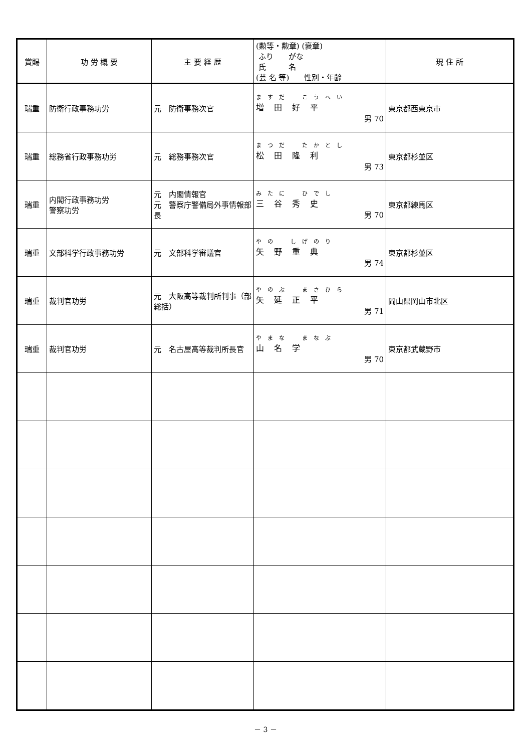| 賞賜 | 功 労 概 要 | 主 要 経 歴 | (勲等・勲章) (褒章) ふり がな 氏 名 (芸 名 等) 性別・年齢 | 現 住 所 |
| --- | --- | --- | --- | --- |
| 瑞重 | 防衛行政事務功労 | 元 防衛事務次官 | ますだ こうへい 増田好平 男 70 | 東京都西東京市 |
| 瑞重 | 総務省行政事務功労 | 元 総務事務次官 | まつだ たかとし 松田隆利 男 73 | 東京都杉並区 |
| 瑞重 | 内閣行政事務功労 警察功労 | 元 内閣情報官 元 警察庁警備局外事情報部長 | みたに ひでし 三谷秀史 男 70 | 東京都練馬区 |
| 瑞重 | 文部科学行政事務功労 | 元 文部科学審議官 | やの しげのり 矢野重典 男 74 | 東京都杉並区 |
| 瑞重 | 裁判官功労 | 元 大阪高等裁判所判事（部総括） | やのぶ まさひら 矢延正平 男 71 | 岡山県岡山市北区 |
| 瑞重 | 裁判官功労 | 元 名古屋高等裁判所長官 | やまな まなぶ 山名学 男 70 | 東京都武蔵野市 |
－ 3 －